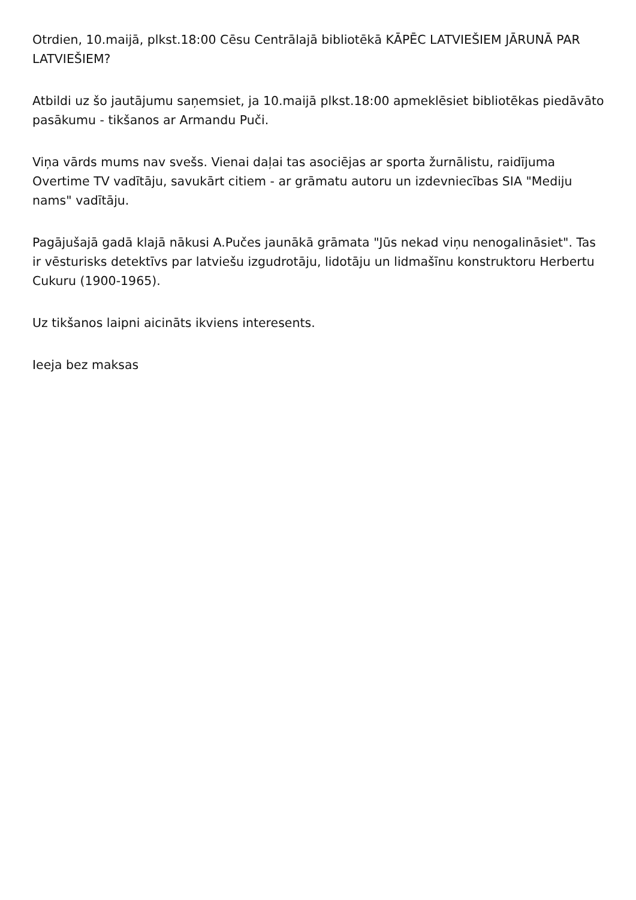Otrdien, 10.maijā, plkst.18:00 Cēsu Centrālajā bibliotēkā KĀPĒC LATVIEŠIEM JĀRUNĀ PAR LATVIEŠIEM?
Atbildi uz šo jautājumu saņemsiet, ja 10.maijā plkst.18:00 apmeklēsiet bibliotēkas piedāvāto pasākumu - tikšanos ar Armandu Puči.
Viņa vārds mums nav svešs. Vienai daļai tas asociējas ar sporta žurnālistu, raidījuma Overtime TV vadītāju, savukārt citiem - ar grāmatu autoru un izdevniecības SIA "Mediju nams" vadītāju.
Pagājušajā gadā klajā nākusi A.Pučes jaunākā grāmata "Jūs nekad viņu nenogalināsiet". Tas ir vēsturisks detektīvs par latviešu izgudrotāju, lidotāju un lidmašīnu konstruktoru Herbertu Cukuru (1900-1965).
Uz tikšanos laipni aicināts ikviens interesents.
Ieeja bez maksas